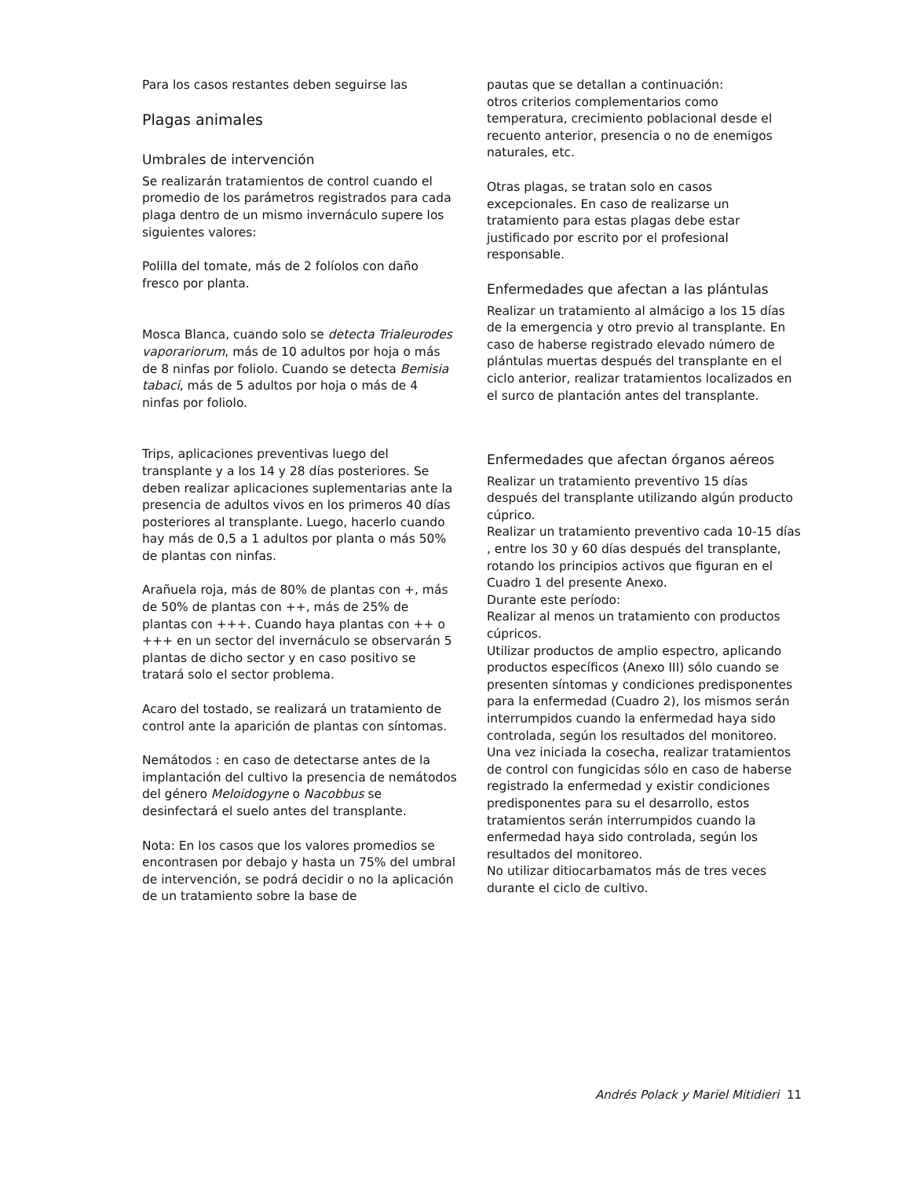Para los casos restantes deben seguirse las
Plagas animales
Umbrales de intervención
Se realizarán tratamientos de control cuando el promedio de los parámetros registrados para cada plaga dentro de un mismo invernáculo supere los siguientes valores:
Polilla del tomate, más de 2 folíolos con daño fresco por planta.
Mosca Blanca, cuando solo se detecta Trialeurodes vaporariorum, más de 10 adultos por hoja o más de 8 ninfas por foliolo. Cuando se detecta Bemisia tabaci, más de 5 adultos por hoja o más de 4 ninfas por foliolo.
Trips, aplicaciones preventivas luego del transplante y a los 14 y 28 días posteriores. Se deben realizar aplicaciones suplementarias ante la presencia de adultos vivos en los primeros 40 días posteriores al transplante. Luego, hacerlo cuando hay más de 0,5 a 1 adultos por planta o más 50% de plantas con ninfas.
Arañuela roja, más de 80% de plantas con +, más de 50% de plantas con ++, más de 25% de plantas con +++. Cuando haya plantas con ++ o +++ en un sector del invernáculo se observarán 5 plantas de dicho sector y en caso positivo se tratará solo el sector problema.
Acaro del tostado, se realizará un tratamiento de control ante la aparición de plantas con síntomas.
Nemátodos : en caso de detectarse antes de la implantación del cultivo la presencia de nemátodos del género Meloidogyne o Nacobbus se desinfectará el suelo antes del transplante.
Nota: En los casos que los valores promedios se encontrasen por debajo y hasta un 75% del umbral de intervención, se podrá decidir o no la aplicación de un tratamiento sobre la base de
pautas que se detallan a continuación:
otros criterios complementarios como temperatura, crecimiento poblacional desde el recuento anterior, presencia o no de enemigos naturales, etc.
Otras plagas, se tratan solo en casos excepcionales. En caso de realizarse un tratamiento para estas plagas debe estar justificado por escrito por el profesional responsable.
Enfermedades que afectan a las plántulas
Realizar un tratamiento al almácigo a los 15 días de la emergencia y otro previo al transplante. En caso de haberse registrado elevado número de plántulas muertas después del transplante en el ciclo anterior, realizar tratamientos localizados en el surco de plantación antes del transplante.
Enfermedades que afectan órganos aéreos
Realizar un tratamiento preventivo 15 días después del transplante utilizando algún producto cúprico.
Realizar un tratamiento preventivo cada 10-15 días , entre los 30 y 60 días después del transplante, rotando los principios activos que figuran en el Cuadro 1 del presente Anexo.
Durante este período:
Realizar al menos un tratamiento con productos cúpricos.
Utilizar productos de amplio espectro, aplicando productos específicos (Anexo III) sólo cuando se presenten síntomas y condiciones predisponentes para la enfermedad (Cuadro 2), los mismos serán interrumpidos cuando la enfermedad haya sido controlada, según los resultados del monitoreo.
Una vez iniciada la cosecha, realizar tratamientos de control con fungicidas sólo en caso de haberse registrado la enfermedad y existir condiciones predisponentes para su el desarrollo, estos tratamientos serán interrumpidos cuando la enfermedad haya sido controlada, según los resultados del monitoreo.
No utilizar ditiocarbamatos más de tres veces durante el ciclo de cultivo.
Andrés Polack y Mariel Mitidieri 11